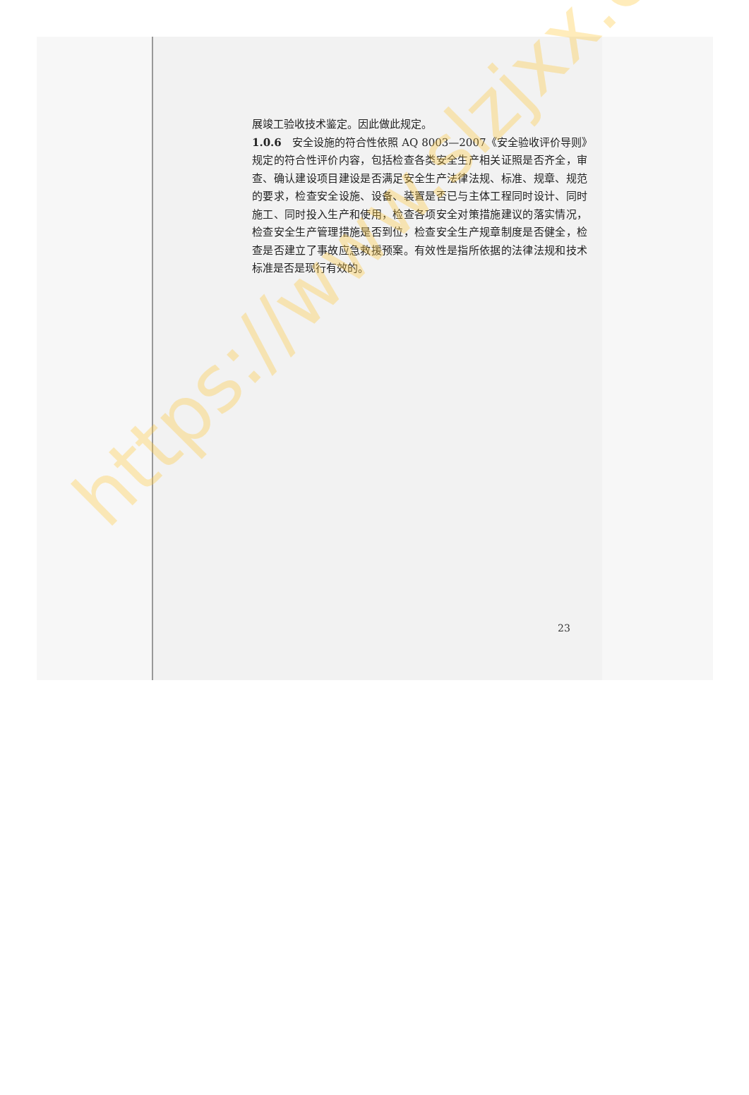展竣工验收技术鉴定。因此做此规定。
1.0.6　安全设施的符合性依照 AQ 8003—2007《安全验收评价导则》规定的符合性评价内容，包括检查各类安全生产相关证照是否齐全，审查、确认建设项目建设是否满足安全生产法律法规、标准、规章、规范的要求，检查安全设施、设备、装置是否已与主体工程同时设计、同时施工、同时投入生产和使用，检查各项安全对策措施建议的落实情况，检查安全生产管理措施是否到位，检查安全生产规章制度是否健全，检查是否建立了事故应急救援预案。有效性是指所依据的法律法规和技术标准是否是现行有效的。
23
https://www.slzjxx.com